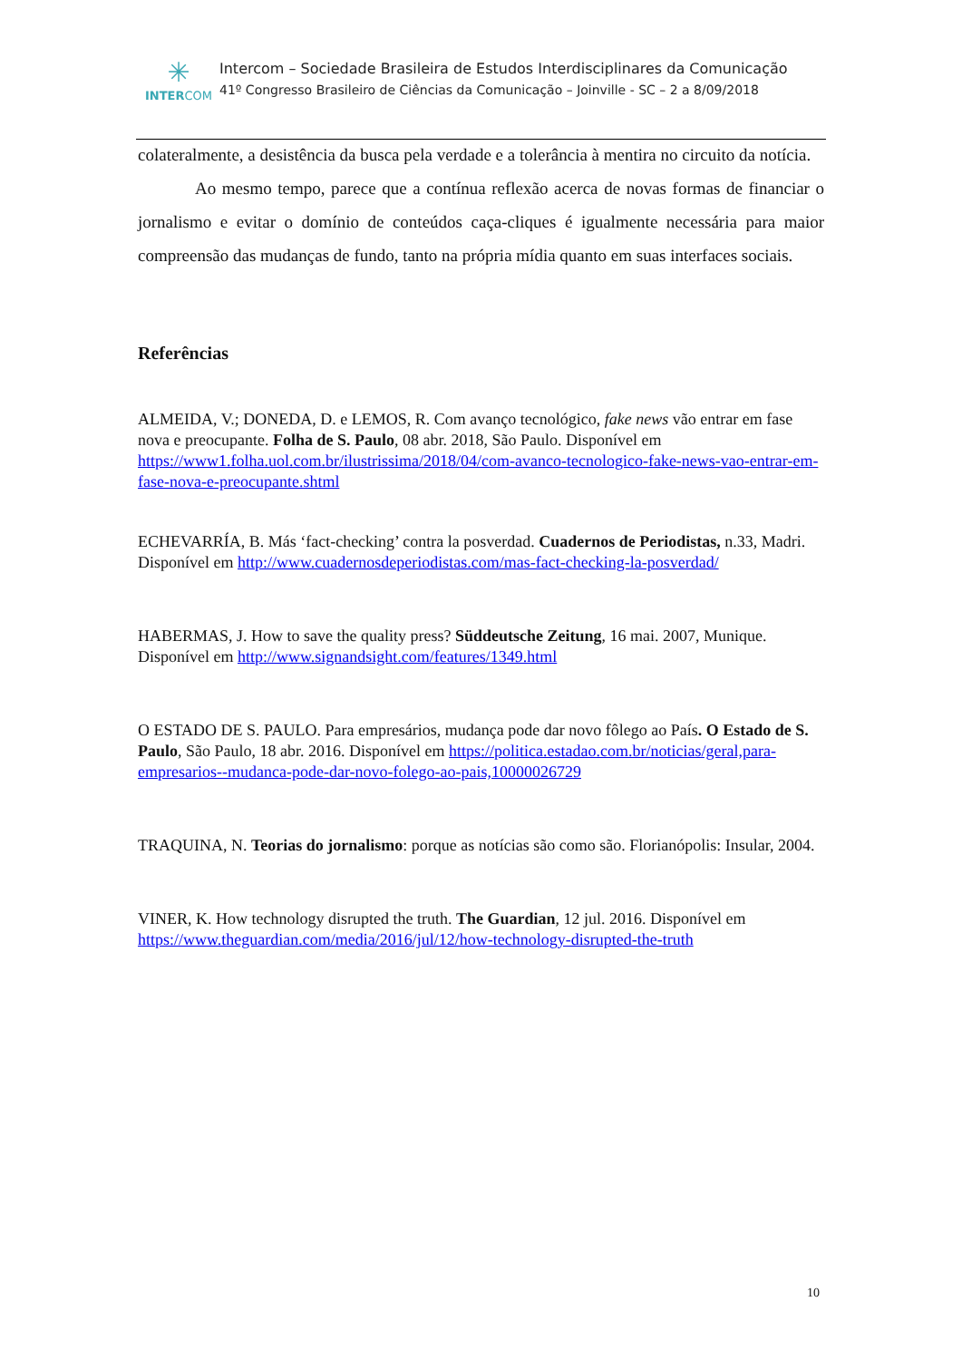✳
INTERCOM
Intercom – Sociedade Brasileira de Estudos Interdisciplinares da Comunicação
41º Congresso Brasileiro de Ciências da Comunicação – Joinville - SC – 2 a 8/09/2018
colateralmente, a desistência da busca pela verdade e a tolerância à mentira no circuito da notícia.
Ao mesmo tempo, parece que a contínua reflexão acerca de novas formas de financiar o jornalismo e evitar o domínio de conteúdos caça-cliques é igualmente necessária para maior compreensão das mudanças de fundo, tanto na própria mídia quanto em suas interfaces sociais.
Referências
ALMEIDA, V.; DONEDA, D. e LEMOS, R. Com avanço tecnológico, fake news vão entrar em fase nova e preocupante. Folha de S. Paulo, 08 abr. 2018, São Paulo. Disponível em https://www1.folha.uol.com.br/ilustrissima/2018/04/com-avanco-tecnologico-fake-news-vao-entrar-em-fase-nova-e-preocupante.shtml
ECHEVARRÍA, B. Más ‘fact-checking’ contra la posverdad. Cuadernos de Periodistas, n.33, Madri. Disponível em http://www.cuadernosdeperiodistas.com/mas-fact-checking-la-posverdad/
HABERMAS, J. How to save the quality press? Süddeutsche Zeitung, 16 mai. 2007, Munique. Disponível em http://www.signandsight.com/features/1349.html
O ESTADO DE S. PAULO. Para empresários, mudança pode dar novo fôlego ao País. O Estado de S. Paulo, São Paulo, 18 abr. 2016. Disponível em https://politica.estadao.com.br/noticias/geral,para-empresarios--mudanca-pode-dar-novo-folego-ao-pais,10000026729
TRAQUINA, N. Teorias do jornalismo: porque as notícias são como são. Florianópolis: Insular, 2004.
VINER, K. How technology disrupted the truth. The Guardian, 12 jul. 2016. Disponível em https://www.theguardian.com/media/2016/jul/12/how-technology-disrupted-the-truth
10